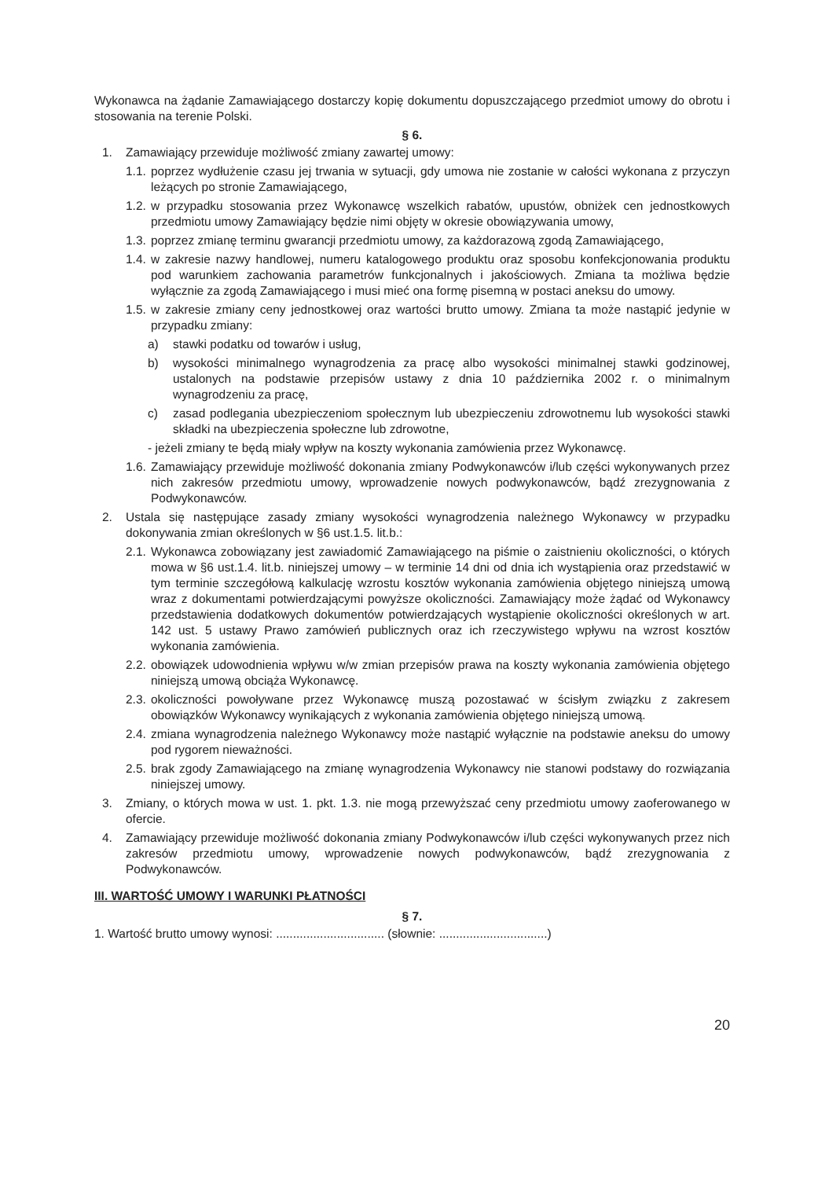Wykonawca na żądanie Zamawiającego dostarczy kopię dokumentu dopuszczającego przedmiot umowy do obrotu i stosowania na terenie Polski.
§ 6.
1. Zamawiający przewiduje możliwość zmiany zawartej umowy:
1.1. poprzez wydłużenie czasu jej trwania w sytuacji, gdy umowa nie zostanie w całości wykonana z przyczyn leżących po stronie Zamawiającego,
1.2. w przypadku stosowania przez Wykonawcę wszelkich rabatów, upustów, obniżek cen jednostkowych przedmiotu umowy Zamawiający będzie nimi objęty w okresie obowiązywania umowy,
1.3. poprzez zmianę terminu gwarancji przedmiotu umowy, za każdorazową zgodą Zamawiającego,
1.4. w zakresie nazwy handlowej, numeru katalogowego produktu oraz sposobu konfekcjonowania produktu pod warunkiem zachowania parametrów funkcjonalnych i jakościowych. Zmiana ta możliwa będzie wyłącznie za zgodą Zamawiającego i musi mieć ona formę pisemną w postaci aneksu do umowy.
1.5. w zakresie zmiany ceny jednostkowej oraz wartości brutto umowy. Zmiana ta może nastąpić jedynie w przypadku zmiany:
a) stawki podatku od towarów i usług,
b) wysokości minimalnego wynagrodzenia za pracę albo wysokości minimalnej stawki godzinowej, ustalonych na podstawie przepisów ustawy z dnia 10 października 2002 r. o minimalnym wynagrodzeniu za pracę,
c) zasad podlegania ubezpieczeniom społecznym lub ubezpieczeniu zdrowotnemu lub wysokości stawki składki na ubezpieczenia społeczne lub zdrowotne,
- jeżeli zmiany te będą miały wpływ na koszty wykonania zamówienia przez Wykonawcę.
1.6. Zamawiający przewiduje możliwość dokonania zmiany Podwykonawców i/lub części wykonywanych przez nich zakresów przedmiotu umowy, wprowadzenie nowych podwykonawców, bądź zrezygnowania z Podwykonawców.
2. Ustala się następujące zasady zmiany wysokości wynagrodzenia należnego Wykonawcy w przypadku dokonywania zmian określonych w §6 ust.1.5. lit.b.:
2.1. Wykonawca zobowiązany jest zawiadomić Zamawiającego na piśmie o zaistnieniu okoliczności, o których mowa w §6 ust.1.4. lit.b. niniejszej umowy – w terminie 14 dni od dnia ich wystąpienia oraz przedstawić w tym terminie szczegółową kalkulację wzrostu kosztów wykonania zamówienia objętego niniejszą umową wraz z dokumentami potwierdzającymi powyższe okoliczności. Zamawiający może żądać od Wykonawcy przedstawienia dodatkowych dokumentów potwierdzających wystąpienie okoliczności określonych w art. 142 ust. 5 ustawy Prawo zamówień publicznych oraz ich rzeczywistego wpływu na wzrost kosztów wykonania zamówienia.
2.2. obowiązek udowodnienia wpływu w/w zmian przepisów prawa na koszty wykonania zamówienia objętego niniejszą umową obciąża Wykonawcę.
2.3. okoliczności powoływane przez Wykonawcę muszą pozostawać w ścisłym związku z zakresem obowiązków Wykonawcy wynikających z wykonania zamówienia objętego niniejszą umową.
2.4. zmiana wynagrodzenia należnego Wykonawcy może nastąpić wyłącznie na podstawie aneksu do umowy pod rygorem nieważności.
2.5. brak zgody Zamawiającego na zmianę wynagrodzenia Wykonawcy nie stanowi podstawy do rozwiązania niniejszej umowy.
3. Zmiany, o których mowa w ust. 1. pkt. 1.3. nie mogą przewyższać ceny przedmiotu umowy zaoferowanego w ofercie.
4. Zamawiający przewiduje możliwość dokonania zmiany Podwykonawców i/lub części wykonywanych przez nich zakresów przedmiotu umowy, wprowadzenie nowych podwykonawców, bądź zrezygnowania z Podwykonawców.
III. WARTOŚĆ UMOWY I WARUNKI PŁATNOŚCI
§ 7.
1. Wartość brutto umowy wynosi: ................................ (słownie: ................................)
20